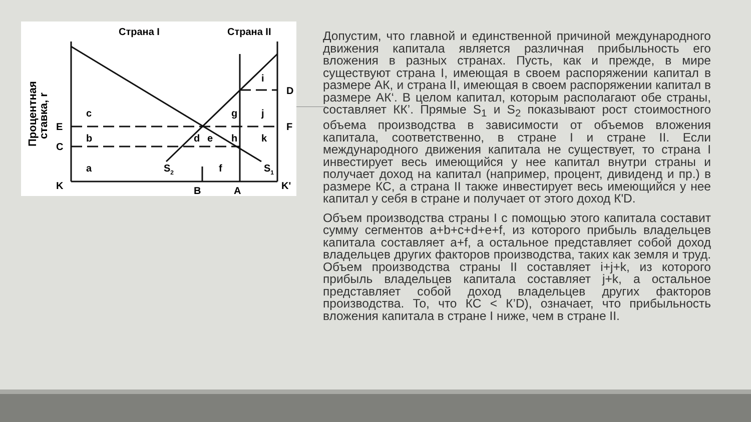Страна I
Страна II
Процентная
ставка, r
K
B
A
K'
E
C
D
F
c
b
a
g
h
i
j
k
d
e
f
S2
S1
Допустим, что главной и единственной причиной международного движения капитала является различная прибыльность его вложения в разных странах. Пусть, как и прежде, в мире существуют страна I, имеющая в своем распоряжении капитал в размере АК, и страна II, имеющая в своем распоряжении капитал в размере АК‘. В целом капитал, которым располагают обе страны, составляет КК’. Прямые S<sub>1</sub> и S<sub>2</sub> показывают рост стоимостного объема производства в зависимости от объемов вложения капитала, соответственно, в стране I и стране II. Если международного движения капитала не существует, то страна I инвестирует весь имеющийся у нее капитал внутри страны и получает доход на капитал (например, процент, дивиденд и пр.) в размере КС, а страна II также инвестирует весь имеющийся у нее капитал у себя в стране и получает от этого доход К'D.
Объем производства страны I с помощью этого капитала составит сумму сегментов a+b+c+d+e+f, из которого прибыль владельцев капитала составляет a+f, а остальное представляет собой доход владельцев других факторов производства, таких как земля и труд. Объем производства страны II составляет i+j+k, из которого прибыль владельцев капитала составляет j+k, а остальное представляет собой доход владельцев других факторов производства. То, что КС < К’D), означает, что прибыльность вложения капитала в стране I ниже, чем в стране II.